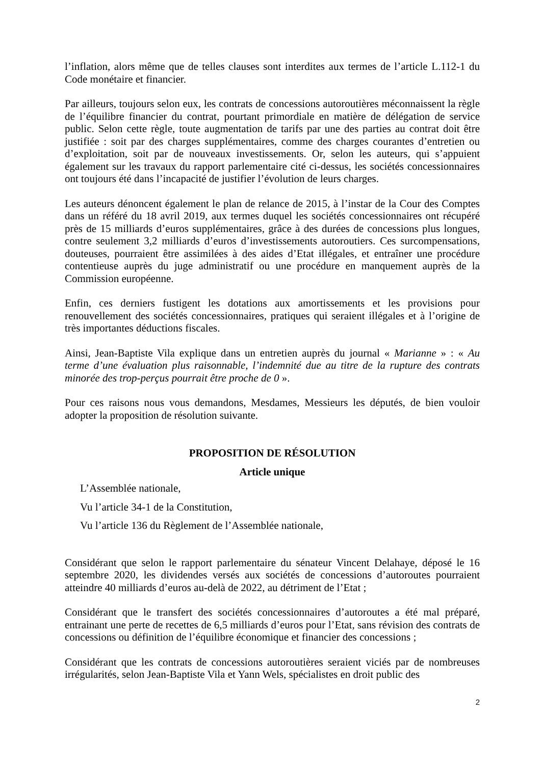l’inflation, alors même que de telles clauses sont interdites aux termes de l’article L.112-1 du Code monétaire et financier.
Par ailleurs, toujours selon eux, les contrats de concessions autoroutières méconnaissent la règle de l’équilibre financier du contrat, pourtant primordiale en matière de délégation de service public. Selon cette règle, toute augmentation de tarifs par une des parties au contrat doit être justifiée : soit par des charges supplémentaires, comme des charges courantes d’entretien ou d’exploitation, soit par de nouveaux investissements. Or, selon les auteurs, qui s’appuient également sur les travaux du rapport parlementaire cité ci-dessus, les sociétés concessionnaires ont toujours été dans l’incapacité de justifier l’évolution de leurs charges.
Les auteurs dénoncent également le plan de relance de 2015, à l’instar de la Cour des Comptes dans un référé du 18 avril 2019, aux termes duquel les sociétés concessionnaires ont récupéré près de 15 milliards d’euros supplémentaires, grâce à des durées de concessions plus longues, contre seulement 3,2 milliards d’euros d’investissements autoroutiers. Ces surcompensations, douteuses, pourraient être assimilées à des aides d’Etat illégales, et entraîner une procédure contentieuse auprès du juge administratif ou une procédure en manquement auprès de la Commission européenne.
Enfin, ces derniers fustigent les dotations aux amortissements et les provisions pour renouvellement des sociétés concessionnaires, pratiques qui seraient illégales et à l’origine de très importantes déductions fiscales.
Ainsi, Jean-Baptiste Vila explique dans un entretien auprès du journal « Marianne » : « Au terme d’une évaluation plus raisonnable, l’indemnité due au titre de la rupture des contrats minorée des trop-perçus pourrait être proche de 0 ».
Pour ces raisons nous vous demandons, Mesdames, Messieurs les députés, de bien vouloir adopter la proposition de résolution suivante.
PROPOSITION DE RÉSOLUTION
Article unique
L’Assemblée nationale,
Vu l’article 34-1 de la Constitution,
Vu l’article 136 du Règlement de l’Assemblée nationale,
Considérant que selon le rapport parlementaire du sénateur Vincent Delahaye, déposé le 16 septembre 2020, les dividendes versés aux sociétés de concessions d’autoroutes pourraient atteindre 40 milliards d’euros au-delà de 2022, au détriment de l’Etat ;
Considérant que le transfert des sociétés concessionnaires d’autoroutes a été mal préparé, entrainant une perte de recettes de 6,5 milliards d’euros pour l’Etat, sans révision des contrats de concessions ou définition de l’équilibre économique et financier des concessions ;
Considérant que les contrats de concessions autoroutières seraient viciés par de nombreuses irrégularités, selon Jean-Baptiste Vila et Yann Wels, spécialistes en droit public des
2